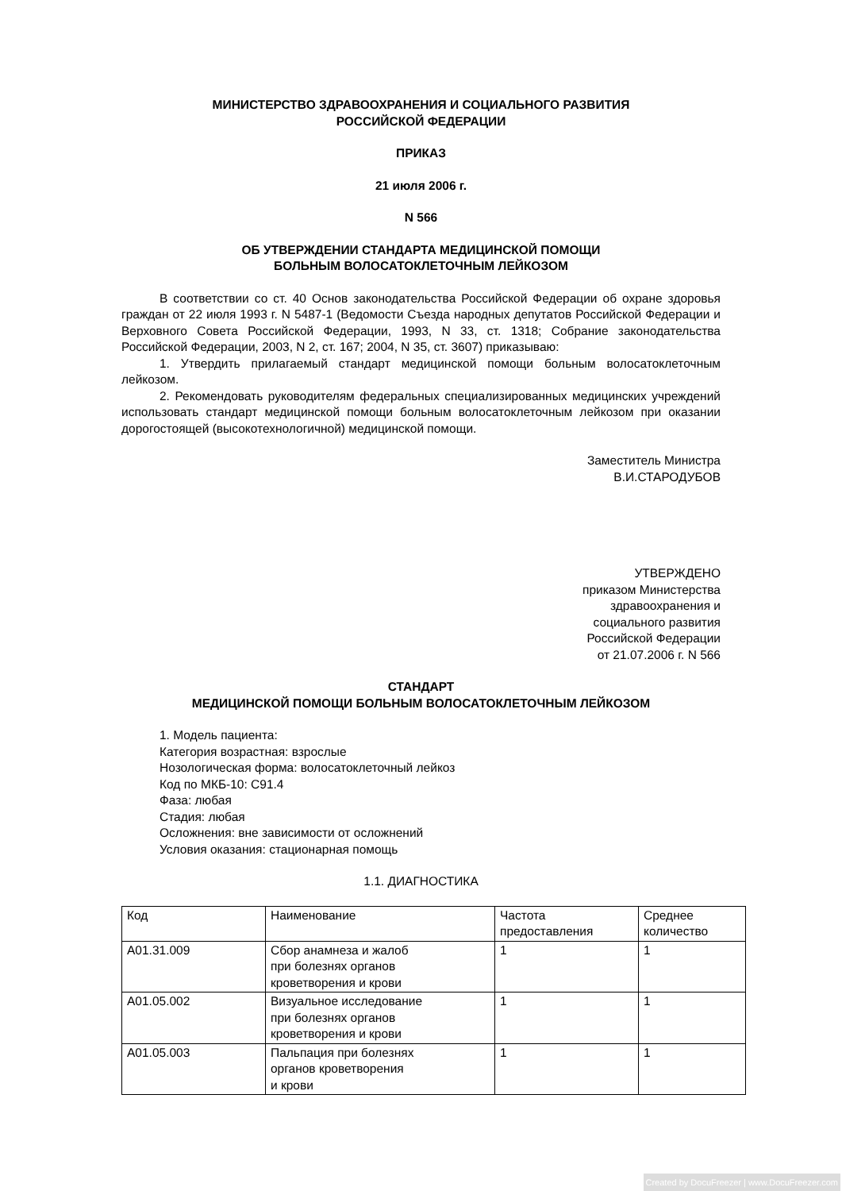МИНИСТЕРСТВО ЗДРАВООХРАНЕНИЯ И СОЦИАЛЬНОГО РАЗВИТИЯ
РОССИЙСКОЙ ФЕДЕРАЦИИ
ПРИКАЗ
21 июля 2006 г.
N 566
ОБ УТВЕРЖДЕНИИ СТАНДАРТА МЕДИЦИНСКОЙ ПОМОЩИ
БОЛЬНЫМ ВОЛОСАТОКЛЕТОЧНЫМ ЛЕЙКОЗОМ
В соответствии со ст. 40 Основ законодательства Российской Федерации об охране здоровья граждан от 22 июля 1993 г. N 5487-1 (Ведомости Съезда народных депутатов Российской Федерации и Верховного Совета Российской Федерации, 1993, N 33, ст. 1318; Собрание законодательства Российской Федерации, 2003, N 2, ст. 167; 2004, N 35, ст. 3607) приказываю:
1. Утвердить прилагаемый стандарт медицинской помощи больным волосатоклеточным лейкозом.
2. Рекомендовать руководителям федеральных специализированных медицинских учреждений использовать стандарт медицинской помощи больным волосатоклеточным лейкозом при оказании дорогостоящей (высокотехнологичной) медицинской помощи.
Заместитель Министра
В.И.СТАРОДУБОВ
УТВЕРЖДЕНО
приказом Министерства
здравоохранения и
социального развития
Российской Федерации
от 21.07.2006 г. N 566
СТАНДАРТ
МЕДИЦИНСКОЙ ПОМОЩИ БОЛЬНЫМ ВОЛОСАТОКЛЕТОЧНЫМ ЛЕЙКОЗОМ
1. Модель пациента:
Категория возрастная: взрослые
Нозологическая форма: волосатоклеточный лейкоз
Код по МКБ-10: C91.4
Фаза: любая
Стадия: любая
Осложнения: вне зависимости от осложнений
Условия оказания: стационарная помощь
1.1. ДИАГНОСТИКА
| Код | Наименование | Частота предоставления | Среднее количество |
| A01.31.009 | Сбор анамнеза и жалоб при болезнях органов кроветворения и крови | 1 | 1 |
| A01.05.002 | Визуальное исследование при болезнях органов кроветворения и крови | 1 | 1 |
| A01.05.003 | Пальпация при болезнях органов кроветворения и крови | 1 | 1 |
Created by DocuFreezer | www.DocuFreezer.com